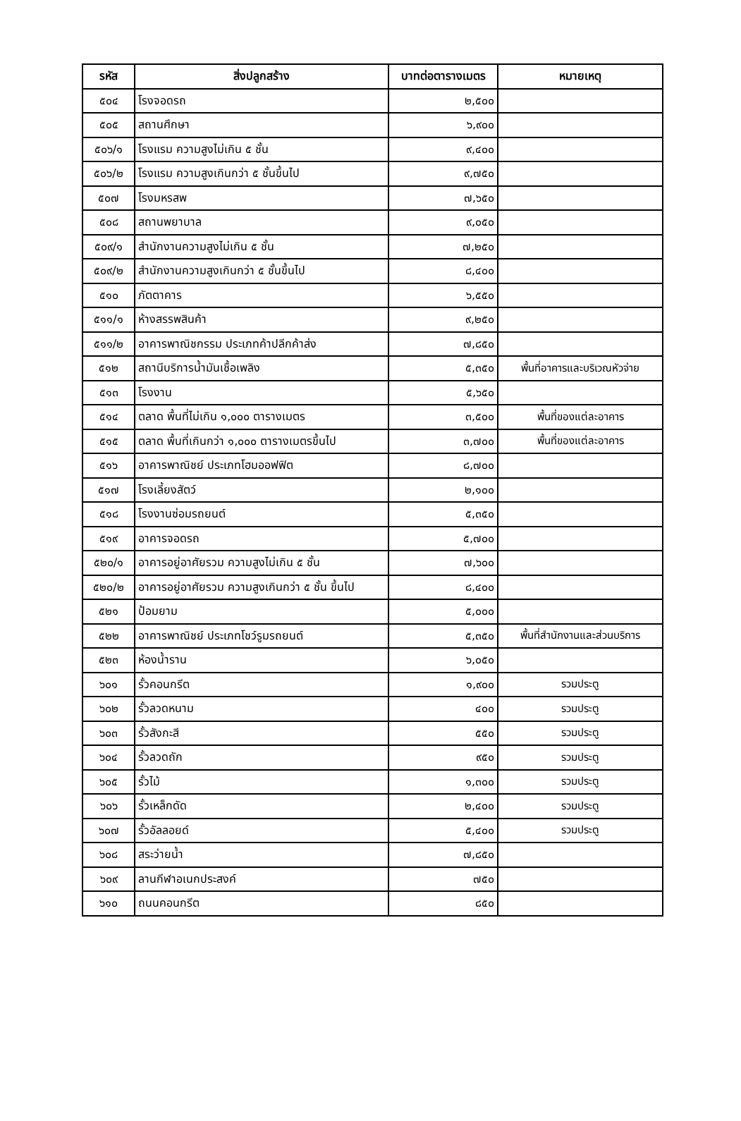| รหัส | สิ่งปลูกสร้าง | บาทต่อตารางเมตร | หมายเหตุ |
| --- | --- | --- | --- |
| ๕๐๔ | โรงจอดรถ | ๒,๕๐๐ | |
| ๕๐๕ | สถานศึกษา | ๖,๙๐๐ | |
| ๕๐๖/๑ | โรงแรม ความสูงไม่เกิน ๕ ชั้น | ๙,๔๐๐ | |
| ๕๐๖/๒ | โรงแรม ความสูงเกินกว่า ๕ ชั้นขึ้นไป | ๙,๗๕๐ | |
| ๕๐๗ | โรงมหรสพ | ๗,๖๕๐ | |
| ๕๐๘ | สถานพยาบาล | ๙,๐๕๐ | |
| ๕๐๙/๑ | สำนักงานความสูงไม่เกิน ๕ ชั้น | ๗,๒๕๐ | |
| ๕๐๙/๒ | สำนักงานความสูงเกินกว่า ๕ ชั้นขึ้นไป | ๘,๔๐๐ | |
| ๕๑๐ | ภัตตาคาร | ๖,๕๕๐ | |
| ๕๑๑/๑ | ห้างสรรพสินค้า | ๙,๒๕๐ | |
| ๕๑๑/๒ | อาคารพาณิชกรรม ประเภทค้าปลีกค้าส่ง | ๗,๘๕๐ | |
| ๕๑๒ | สถานีบริการน้ำมันเชื้อเพลิง | ๕,๓๕๐ | พื้นที่อาคารและบริเวณหัวจ่าย |
| ๕๑๓ | โรงงาน | ๕,๖๕๐ | |
| ๕๑๔ | ตลาด พื้นที่ไม่เกิน ๑,๐๐๐ ตารางเมตร | ๓,๕๐๐ | พื้นที่ของแต่ละอาคาร |
| ๕๑๕ | ตลาด พื้นที่เกินกว่า ๑,๐๐๐ ตารางเมตรขึ้นไป | ๓,๗๐๐ | พื้นที่ของแต่ละอาคาร |
| ๕๑๖ | อาคารพาณิชย์ ประเภทโฮมออฟฟิต | ๘,๗๐๐ | |
| ๕๑๗ | โรงเลี้ยงสัตว์ | ๒,๑๐๐ | |
| ๕๑๘ | โรงงานซ่อมรถยนต์ | ๕,๓๕๐ | |
| ๕๑๙ | อาคารจอดรถ | ๕,๗๐๐ | |
| ๕๒๐/๑ | อาคารอยู่อาศัยรวม ความสูงไม่เกิน ๕ ชั้น | ๗,๖๐๐ | |
| ๕๒๐/๒ | อาคารอยู่อาศัยรวม ความสูงเกินกว่า ๕ ชั้น ขึ้นไป | ๘,๔๐๐ | |
| ๕๒๑ | ป้อมยาม | ๕,๐๐๐ | |
| ๕๒๒ | อาคารพาณิชย์ ประเภทโชว์รูมรถยนต์ | ๕,๓๕๐ | พื้นที่สำนักงานและส่วนบริการ |
| ๕๒๓ | ห้องน้ำราน | ๖,๐๕๐ | |
| ๖๐๑ | รั้วคอนกรีต | ๑,๙๐๐ | รวมประตู |
| ๖๐๒ | รั้วลวดหนาม | ๔๐๐ | รวมประตู |
| ๖๐๓ | รั้วสังกะสี | ๕๕๐ | รวมประตู |
| ๖๐๔ | รั้วลวดถัก | ๙๕๐ | รวมประตู |
| ๖๐๕ | รั้วไม้ | ๑,๓๐๐ | รวมประตู |
| ๖๐๖ | รั้วเหล็กดัด | ๒,๔๐๐ | รวมประตู |
| ๖๐๗ | รั้วอัลลอยด์ | ๕,๔๐๐ | รวมประตู |
| ๖๐๘ | สระว่ายน้ำ | ๗,๘๕๐ | |
| ๖๐๙ | ลานกีฬาอเนกประสงค์ | ๗๕๐ | |
| ๖๑๐ | ถนนคอนกรีต | ๘๕๐ | |